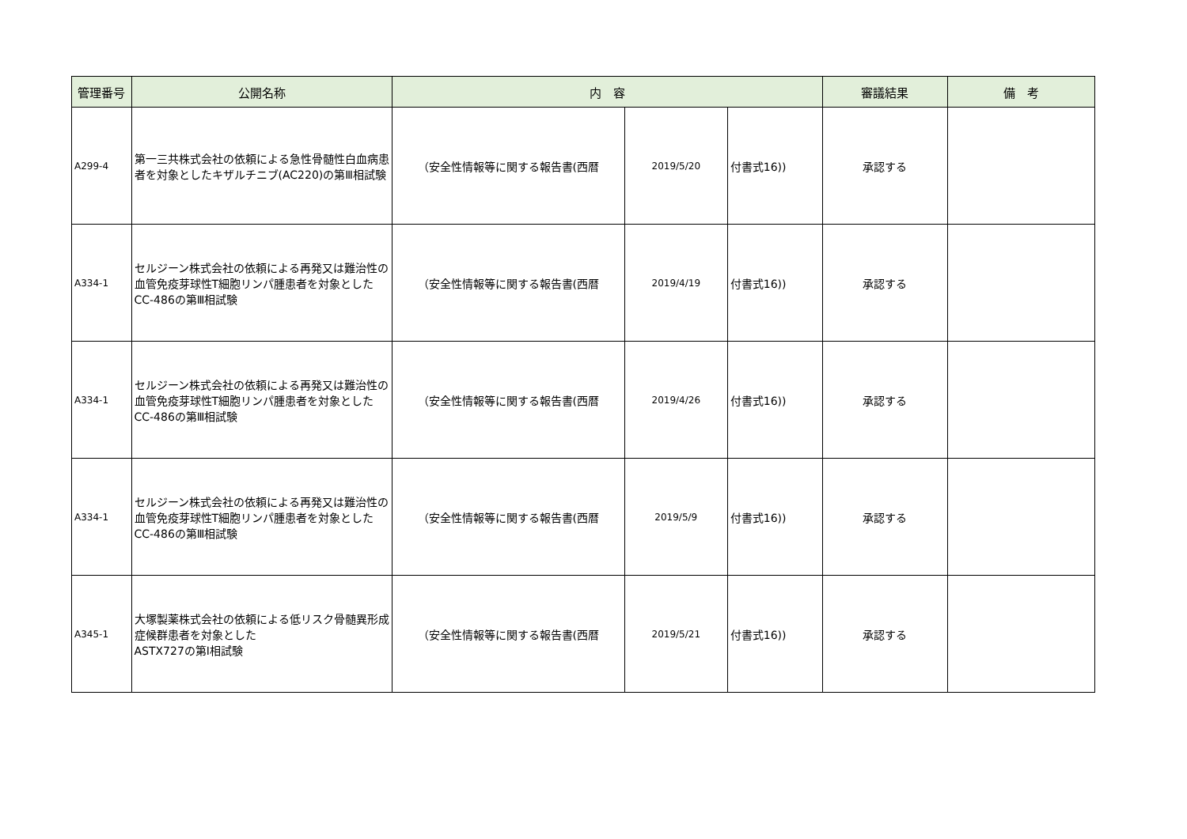| 管理番号 | 公開名称 | 内 容 | | | 審議結果 | 備 考 |
| --- | --- | --- | --- | --- | --- | --- |
| A299-4 | 第一三共株式会社の依頼による急性骨髄性白血病患者を対象としたキザルチニブ(AC220)の第Ⅲ相試験 | （安全性情報等に関する報告書(西暦 | 2019/5/20 | 付書式16)) | 承認する | |
| A334-1 | セルジーン株式会社の依頼による再発又は難治性の血管免疫芽球性T細胞リンパ腫患者を対象としたCC-486の第Ⅲ相試験 | （安全性情報等に関する報告書(西暦 | 2019/4/19 | 付書式16)) | 承認する | |
| A334-1 | セルジーン株式会社の依頼による再発又は難治性の血管免疫芽球性T細胞リンパ腫患者を対象としたCC-486の第Ⅲ相試験 | （安全性情報等に関する報告書(西暦 | 2019/4/26 | 付書式16)) | 承認する | |
| A334-1 | セルジーン株式会社の依頼による再発又は難治性の血管免疫芽球性T細胞リンパ腫患者を対象としたCC-486の第Ⅲ相試験 | （安全性情報等に関する報告書(西暦 | 2019/5/9 | 付書式16)) | 承認する | |
| A345-1 | 大塚製薬株式会社の依頼による低リスク骨髄異形成症候群患者を対象とした ASTX727の第Ⅰ相試験 | （安全性情報等に関する報告書(西暦 | 2019/5/21 | 付書式16)) | 承認する | |